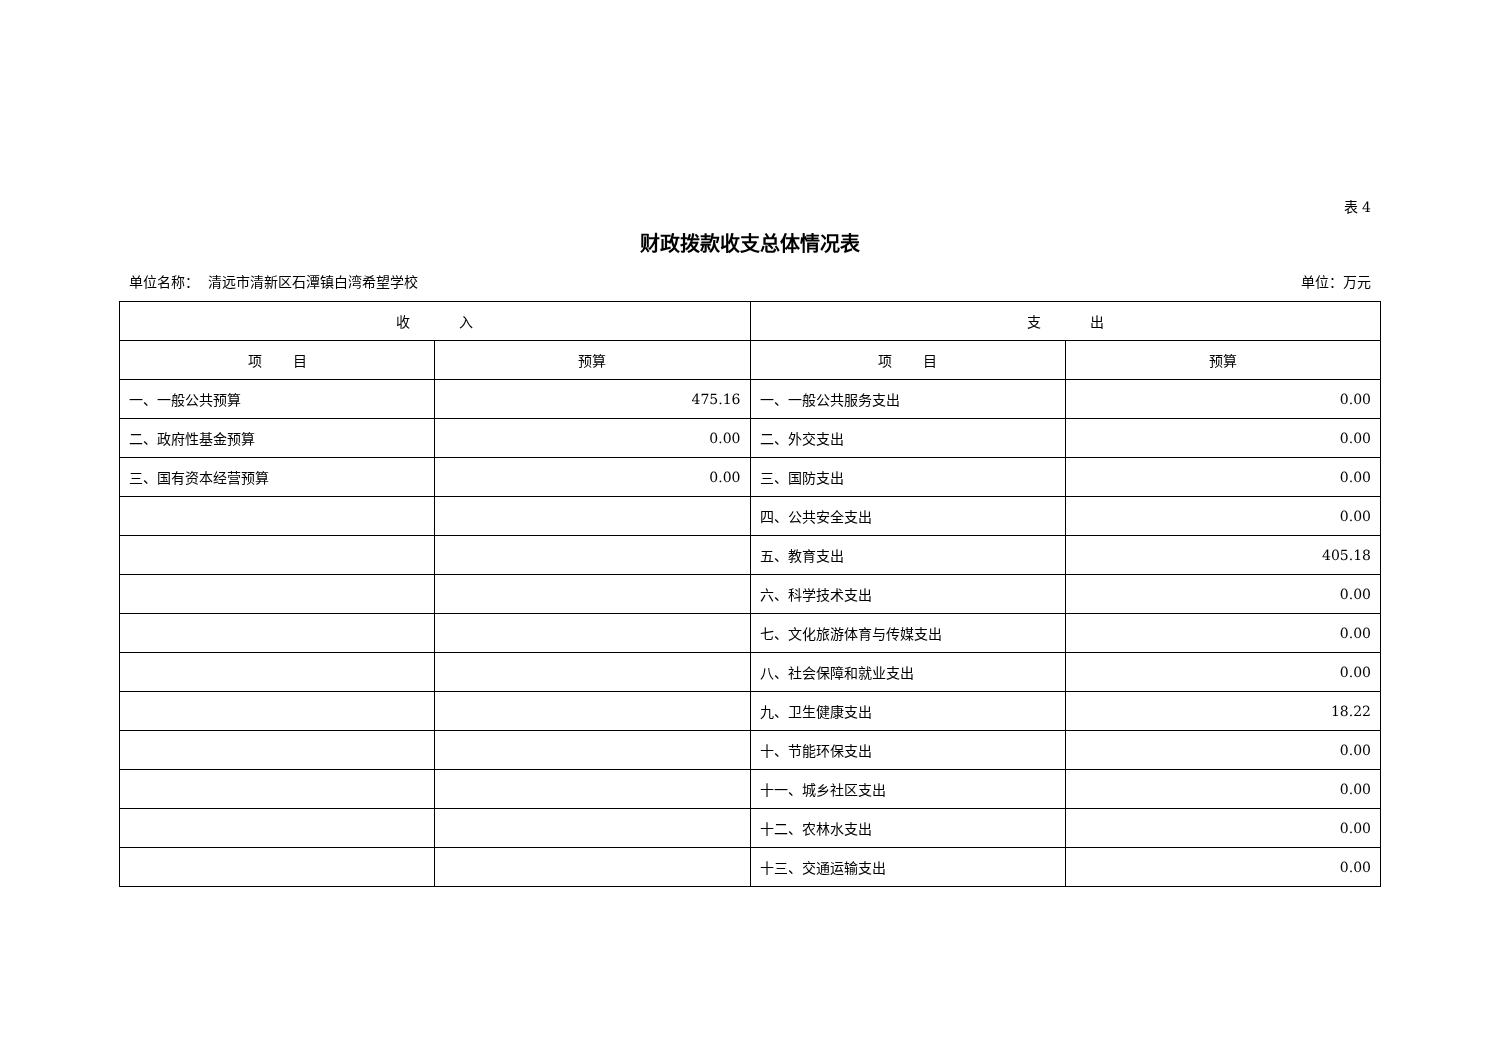表 4
财政拨款收支总体情况表
单位名称： 清远市清新区石潭镇白湾希望学校 单位：万元
| 收 入 | | 支 出 | |
| --- | --- | --- | --- |
| 项 目 | 预算 | 项 目 | 预算 |
| 一、一般公共预算 | 475.16 | 一、一般公共服务支出 | 0.00 |
| 二、政府性基金预算 | 0.00 | 二、外交支出 | 0.00 |
| 三、国有资本经营预算 | 0.00 | 三、国防支出 | 0.00 |
| | | 四、公共安全支出 | 0.00 |
| | | 五、教育支出 | 405.18 |
| | | 六、科学技术支出 | 0.00 |
| | | 七、文化旅游体育与传媒支出 | 0.00 |
| | | 八、社会保障和就业支出 | 0.00 |
| | | 九、卫生健康支出 | 18.22 |
| | | 十、节能环保支出 | 0.00 |
| | | 十一、城乡社区支出 | 0.00 |
| | | 十二、农林水支出 | 0.00 |
| | | 十三、交通运输支出 | 0.00 |